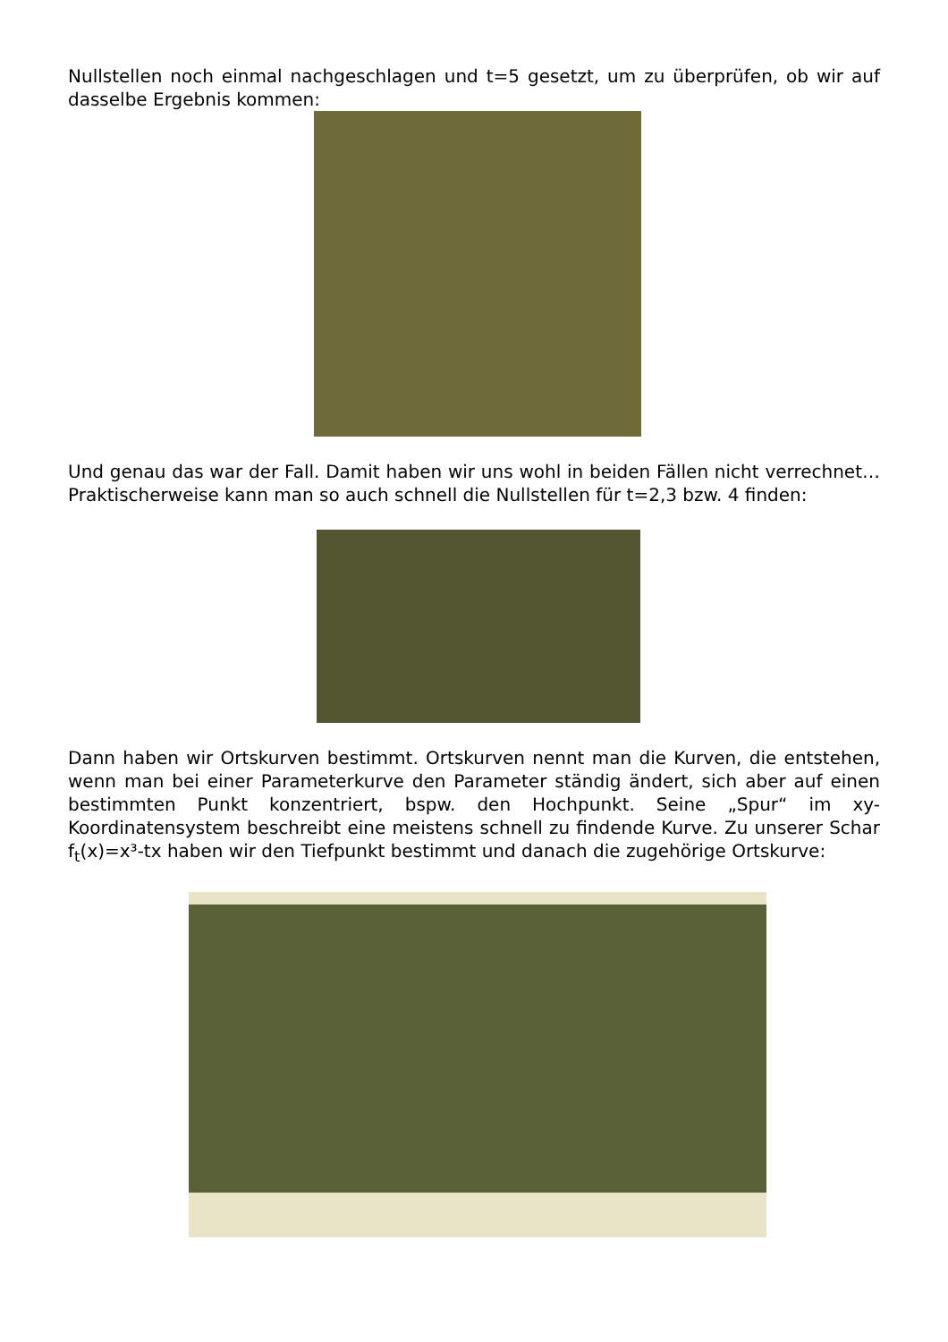Nullstellen noch einmal nachgeschlagen und t=5 gesetzt, um zu überprüfen, ob wir auf dasselbe Ergebnis kommen:
Und genau das war der Fall. Damit haben wir uns wohl in beiden Fällen nicht verrechnet… Praktischerweise kann man so auch schnell die Nullstellen für t=2,3 bzw. 4 finden:
Dann haben wir Ortskurven bestimmt. Ortskurven nennt man die Kurven, die entstehen, wenn man bei einer Parameterkurve den Parameter ständig ändert, sich aber auf einen bestimmten Punkt konzentriert, bspw. den Hochpunkt. Seine „Spur“ im xy-Koordinatensystem beschreibt eine meistens schnell zu findende Kurve. Zu unserer Schar f<sub>t</sub>(x)=x³-tx haben wir den Tiefpunkt bestimmt und danach die zugehörige Ortskurve: